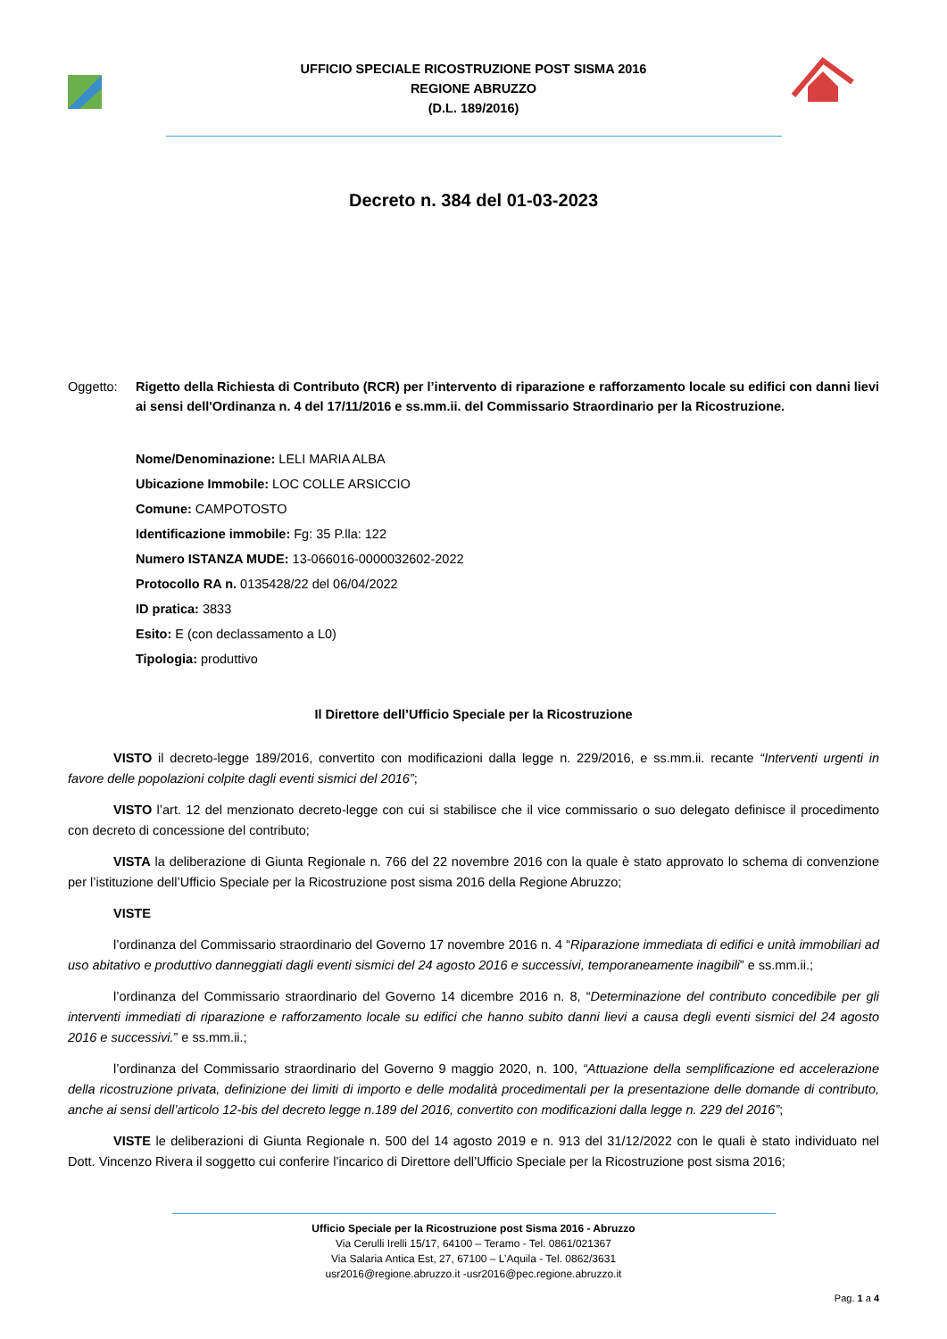UFFICIO SPECIALE RICOSTRUZIONE POST SISMA 2016
REGIONE ABRUZZO
(D.L. 189/2016)
Decreto n. 384 del 01-03-2023
Oggetto: Rigetto della Richiesta di Contributo (RCR) per l’intervento di riparazione e rafforzamento locale su edifici con danni lievi ai sensi dell'Ordinanza n. 4 del 17/11/2016 e ss.mm.ii. del Commissario Straordinario per la Ricostruzione.
Nome/Denominazione: LELI MARIA ALBA
Ubicazione Immobile: LOC COLLE ARSICCIO
Comune: CAMPOTOSTO
Identificazione immobile: Fg: 35 P.lla: 122
Numero ISTANZA MUDE: 13-066016-0000032602-2022
Protocollo RA n. 0135428/22 del 06/04/2022
ID pratica: 3833
Esito: E (con declassamento a L0)
Tipologia: produttivo
Il Direttore dell’Ufficio Speciale per la Ricostruzione
VISTO il decreto-legge 189/2016, convertito con modificazioni dalla legge n. 229/2016, e ss.mm.ii. recante “Interventi urgenti in favore delle popolazioni colpite dagli eventi sismici del 2016”;
VISTO l’art. 12 del menzionato decreto-legge con cui si stabilisce che il vice commissario o suo delegato definisce il procedimento con decreto di concessione del contributo;
VISTA la deliberazione di Giunta Regionale n. 766 del 22 novembre 2016 con la quale è stato approvato lo schema di convenzione per l’istituzione dell’Ufficio Speciale per la Ricostruzione post sisma 2016 della Regione Abruzzo;
VISTE
l’ordinanza del Commissario straordinario del Governo 17 novembre 2016 n. 4 “Riparazione immediata di edifici e unità immobiliari ad uso abitativo e produttivo danneggiati dagli eventi sismici del 24 agosto 2016 e successivi, temporaneamente inagibili” e ss.mm.ii.;
l’ordinanza del Commissario straordinario del Governo 14 dicembre 2016 n. 8, “Determinazione del contributo concedibile per gli interventi immediati di riparazione e rafforzamento locale su edifici che hanno subito danni lievi a causa degli eventi sismici del 24 agosto 2016 e successivi.” e ss.mm.ii.;
l’ordinanza del Commissario straordinario del Governo 9 maggio 2020, n. 100, “Attuazione della semplificazione ed accelerazione della ricostruzione privata, definizione dei limiti di importo e delle modalità procedimentali per la presentazione delle domande di contributo, anche ai sensi dell’articolo 12-bis del decreto legge n.189 del 2016, convertito con modificazioni dalla legge n. 229 del 2016”;
VISTE le deliberazioni di Giunta Regionale n. 500 del 14 agosto 2019 e n. 913 del 31/12/2022 con le quali è stato individuato nel Dott. Vincenzo Rivera il soggetto cui conferire l’incarico di Direttore dell’Ufficio Speciale per la Ricostruzione post sisma 2016;
Ufficio Speciale per la Ricostruzione post Sisma 2016 - Abruzzo
Via Cerulli Irelli 15/17, 64100 – Teramo - Tel. 0861/021367
Via Salaria Antica Est, 27, 67100 – L’Aquila - Tel. 0862/3631
usr2016@regione.abruzzo.it -usr2016@pec.regione.abruzzo.it
Pag. 1 a 4